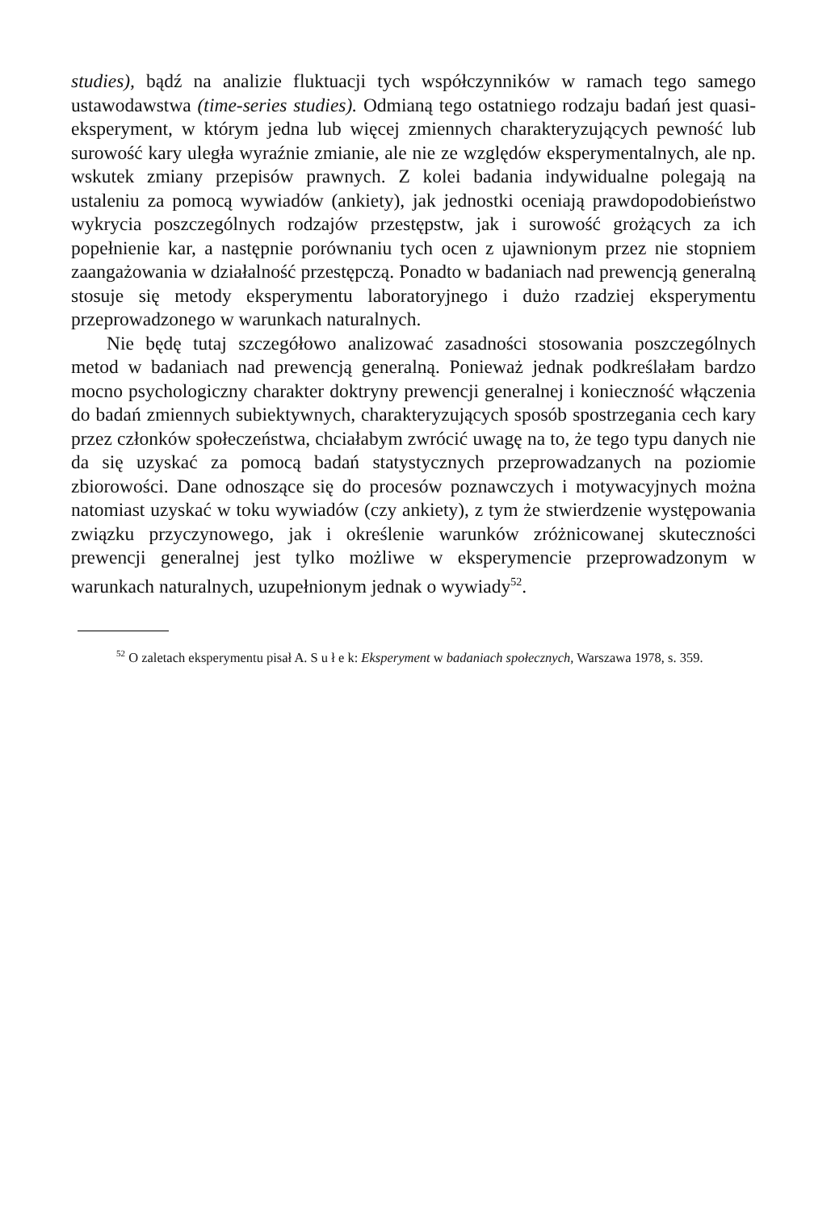studies), bądź na analizie fluktuacji tych współczynników w ramach tego samego ustawodawstwa (time-series studies). Odmianą tego ostatniego rodzaju badań jest quasi-eksperyment, w którym jedna lub więcej zmiennych charakteryzujących pewność lub surowość kary uległa wyraźnie zmianie, ale nie ze względów eksperymentalnych, ale np. wskutek zmiany przepisów prawnych. Z kolei badania indywidualne polegają na ustaleniu za pomocą wywiadów (ankiety), jak jednostki oceniają prawdopodobieństwo wykrycia poszczególnych rodzajów przestępstw, jak i surowość grożących za ich popełnienie kar, a następnie porównaniu tych ocen z ujawnionym przez nie stopniem zaangażowania w działalność przestępczą. Ponadto w badaniach nad prewencją generalną stosuje się metody eksperymentu laboratoryjnego i dużo rzadziej eksperymentu przeprowadzonego w warunkach naturalnych.
Nie będę tutaj szczegółowo analizować zasadności stosowania poszczególnych metod w badaniach nad prewencją generalną. Ponieważ jednak podkreślałam bardzo mocno psychologiczny charakter doktryny prewencji generalnej i konieczność włączenia do badań zmiennych subiektywnych, charakteryzujących sposób spostrzegania cech kary przez członków społeczeństwa, chciałabym zwrócić uwagę na to, że tego typu danych nie da się uzyskać za pomocą badań statystycznych przeprowadzanych na poziomie zbiorowości. Dane odnoszące się do procesów poznawczych i motywacyjnych można natomiast uzyskać w toku wywiadów (czy ankiety), z tym że stwierdzenie występowania związku przyczynowego, jak i określenie warunków zróżnicowanej skuteczności prewencji generalnej jest tylko możliwe w eksperymencie przeprowadzonym w warunkach naturalnych, uzupełnionym jednak o wywiady<sup>52</sup>.
<sup>52</sup> O zaletach eksperymentu pisał A. S u ł e k: Eksperyment w badaniach społecznych, Warszawa 1978, s. 359.